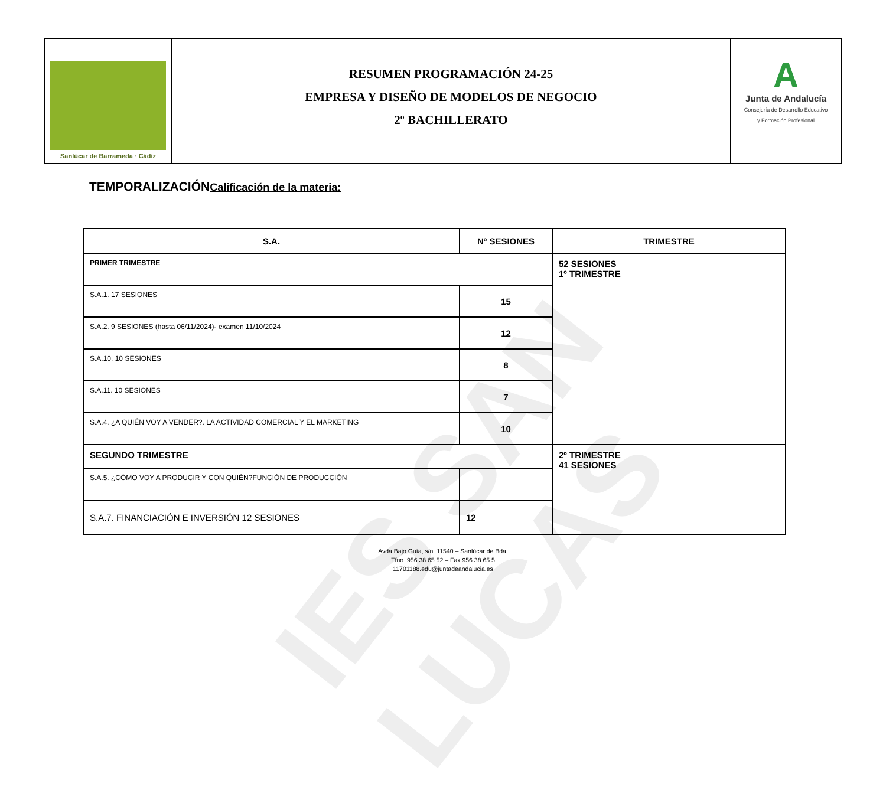IES SAN LUCAS
Sanlúcar de Barrameda · Cádiz
RESUMEN PROGRAMACIÓN 24-25
EMPRESA Y DISEÑO DE MODELOS DE NEGOCIO
2º BACHILLERATO
A
Junta de Andalucía
Consejería de Desarrollo Educativo
y Formación Profesional
TEMPORALIZACIÓNCalificación de la materia:
| S.A. | Nº SESIONES | TRIMESTRE |
| --- | --- | --- |
| PRIMER TRIMESTRE | | 52 SESIONES 1º TRIMESTRE |
| S.A.1. 17 SESIONES | 15 | |
| S.A.2. 9 SESIONES (hasta 06/11/2024)- examen 11/10/2024 | 12 | |
| S.A.10. 10 SESIONES | 8 | |
| S.A.11. 10 SESIONES | 7 | |
| S.A.4. ¿A QUIÉN VOY A VENDER?. LA ACTIVIDAD COMERCIAL Y EL MARKETING | 10 | |
| SEGUNDO TRIMESTRE | | 2º TRIMESTRE 41 SESIONES |
| S.A.5. ¿CÓMO VOY A PRODUCIR Y CON QUIÉN?FUNCIÓN DE PRODUCCIÓN | | |
| S.A.7. FINANCIACIÓN E INVERSIÓN 12 SESIONES | 12 | |
Avda Bajo Guía, s/n. 11540 – Sanlúcar de Bda.
Tfno. 956 38 65 52 – Fax 956 38 65 5
11701188.edu@juntadeandalucia.es